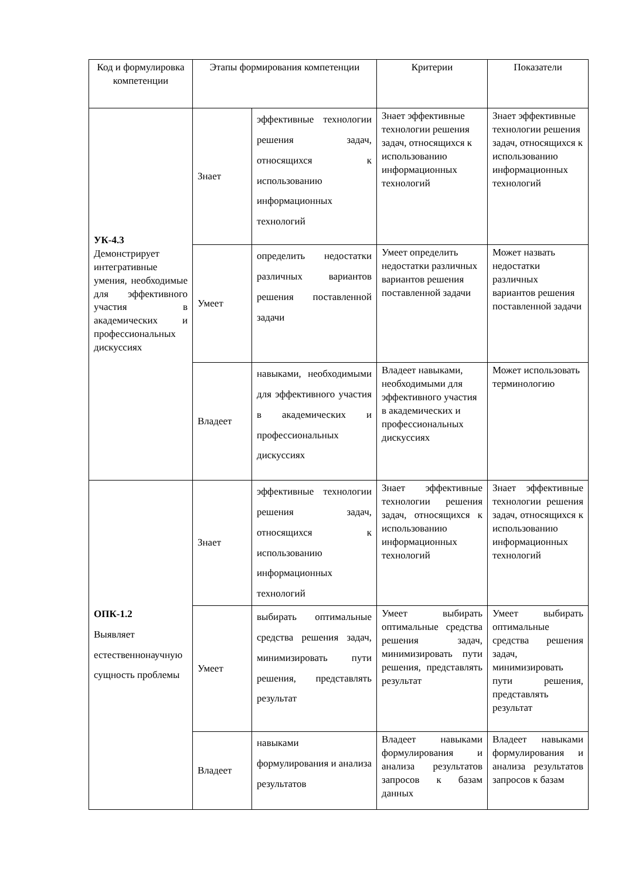| Код и формулировка компетенции | Этапы формирования компетенции | | Критерии | Показатели |
| УК-4.3 Демонстрирует интегративные умения, необходимые для эффективного участия в академических и профессиональных дискуссиях | Знает | эффективные технологии решения задач, относящихся к использованию информационных технологий | Знает эффективные технологии решения задач, относящихся к использованию информационных технологий | Знает эффективные технологии решения задач, относящихся к использованию информационных технологий |
| | Умеет | определить недостатки различных вариантов решения поставленной задачи | Умеет определить недостатки различных вариантов решения поставленной задачи | Может назвать недостатки различных вариантов решения поставленной задачи |
| | Владеет | навыками, необходимыми для эффективного участия в академических и профессиональных дискуссиях | Владеет навыками, необходимыми для эффективного участия в академических и профессиональных дискуссиях | Может использовать терминологию |
| ОПК-1.2 Выявляет естественнонаучную сущность проблемы | Знает | эффективные технологии решения задач, относящихся к использованию информационных технологий | Знает эффективные технологии решения задач, относящихся к использованию информационных технологий | Знает эффективные технологии решения задач, относящихся к использованию информационных технологий |
| | Умеет | выбирать оптимальные средства решения задач, минимизировать пути решения, представлять результат | Умеет выбирать оптимальные средства решения задач, минимизировать пути решения, представлять результат | Умеет выбирать оптимальные средства решения задач, минимизировать пути решения, представлять результат |
| | Владеет | навыками формулирования и анализа результатов | Владеет навыками формулирования и анализа результатов запросов к базам данных | Владеет навыками формулирования и анализа результатов запросов к базам |